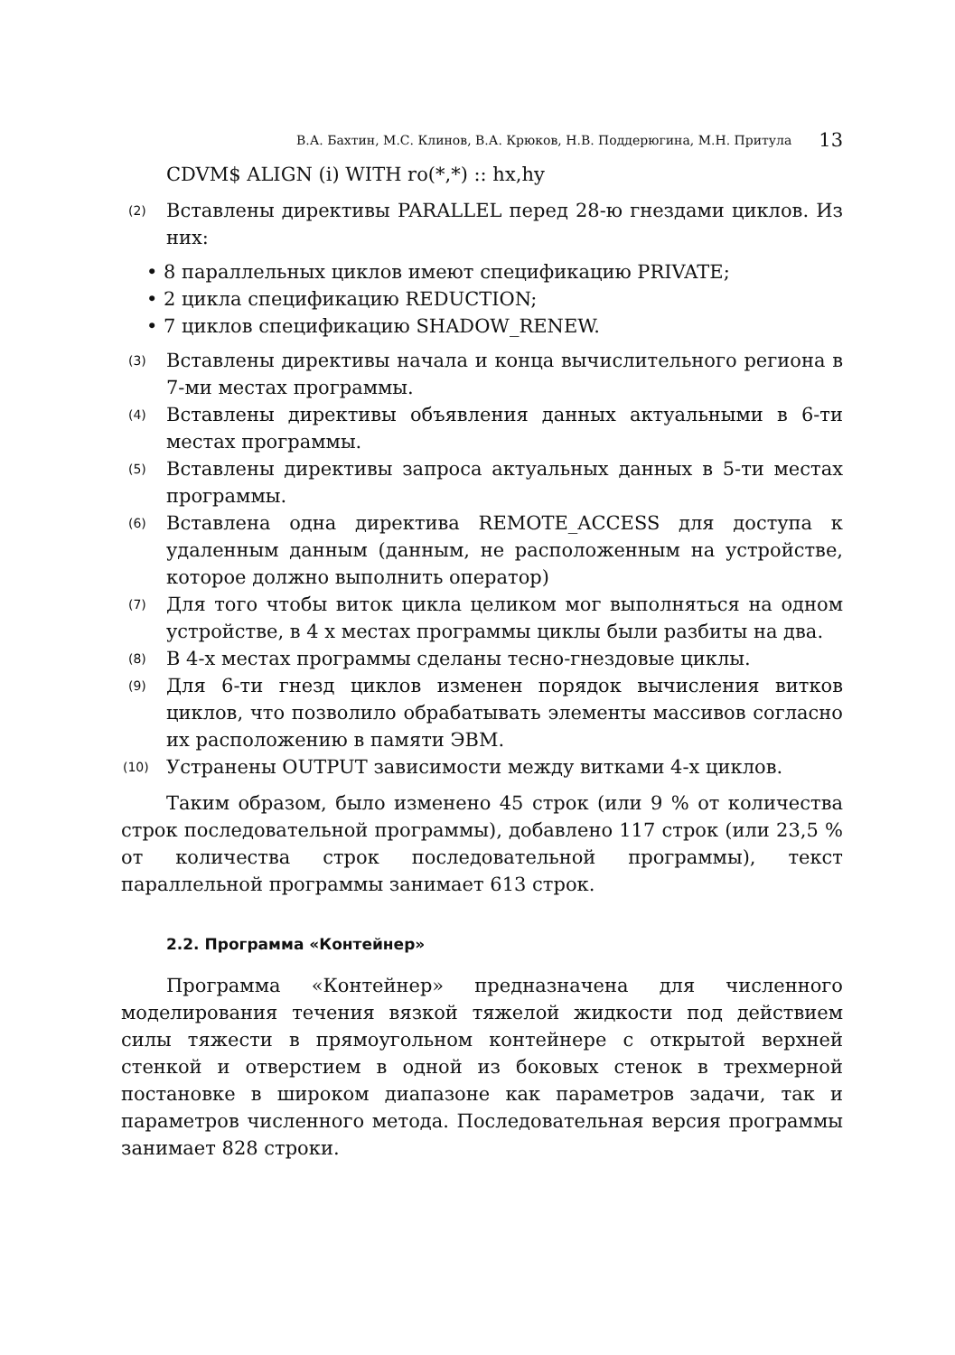В.А. Бахтин, М.С. Клинов, В.А. Крюков, Н.В. Поддерюгина, М.Н. Притула 13
CDVM$ ALIGN (i) WITH ro(*,*) :: hx,hy
(2) Вставлены директивы PARALLEL перед 28-ю гнездами циклов. Из них:
• 8 параллельных циклов имеют спецификацию PRIVATE;
• 2 цикла спецификацию REDUCTION;
• 7 циклов спецификацию SHADOW_RENEW.
(3) Вставлены директивы начала и конца вычислительного региона в 7-ми местах программы.
(4) Вставлены директивы объявления данных актуальными в 6-ти местах программы.
(5) Вставлены директивы запроса актуальных данных в 5-ти местах программы.
(6) Вставлена одна директива REMOTE_ACCESS для доступа к удаленным данным (данным, не расположенным на устройстве, которое должно выполнить оператор)
(7) Для того чтобы виток цикла целиком мог выполняться на одном устройстве, в 4 х местах программы циклы были разбиты на два.
(8) В 4-х местах программы сделаны тесно-гнездовые циклы.
(9) Для 6-ти гнезд циклов изменен порядок вычисления витков циклов, что позволило обрабатывать элементы массивов согласно их расположению в памяти ЭВМ.
(10) Устранены OUTPUT зависимости между витками 4-х циклов.
Таким образом, было изменено 45 строк (или 9 % от количества строк последовательной программы), добавлено 117 строк (или 23,5 % от количества строк последовательной программы), текст параллельной программы занимает 613 строк.
2.2. Программа «Контейнер»
Программа «Контейнер» предназначена для численного моделирования течения вязкой тяжелой жидкости под действием силы тяжести в прямоугольном контейнере с открытой верхней стенкой и отверстием в одной из боковых стенок в трехмерной постановке в широком диапазоне как параметров задачи, так и параметров численного метода. Последовательная версия программы занимает 828 строки.